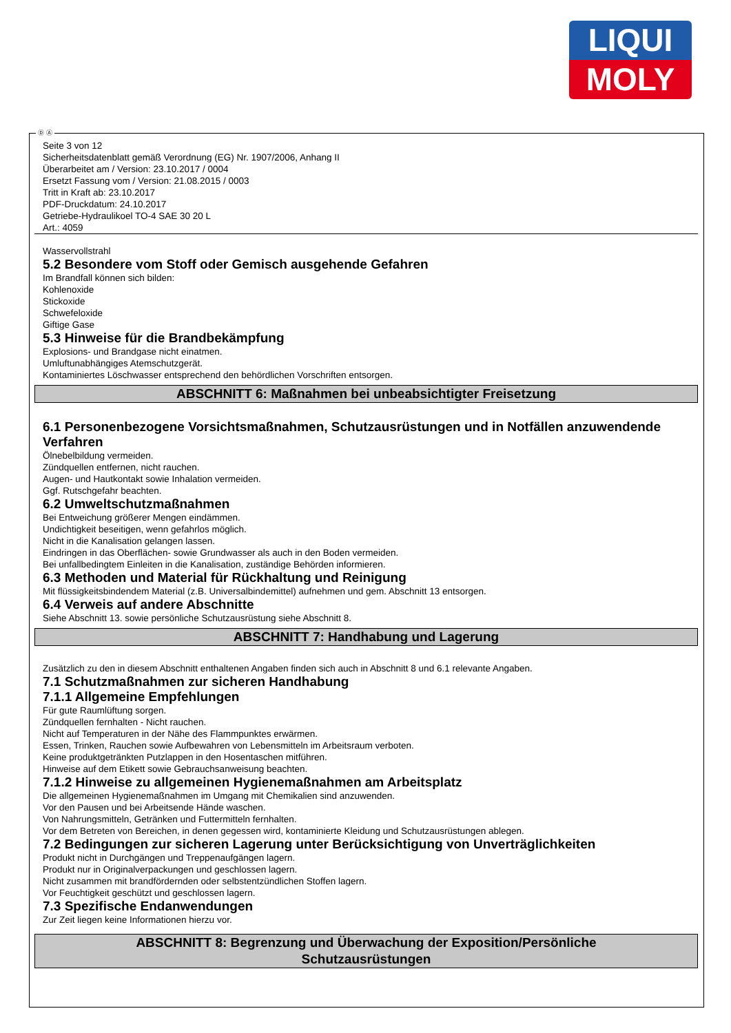LIQUI
MOLY
Ⓓ Ⓐ
Seite 3 von 12
Sicherheitsdatenblatt gemäß Verordnung (EG) Nr. 1907/2006, Anhang II
Überarbeitet am / Version: 23.10.2017 / 0004
Ersetzt Fassung vom / Version: 21.08.2015 / 0003
Tritt in Kraft ab: 23.10.2017
PDF-Druckdatum: 24.10.2017
Getriebe-Hydraulikoel TO-4 SAE 30 20 L
Art.: 4059
Wasservollstrahl
5.2 Besondere vom Stoff oder Gemisch ausgehende Gefahren
Im Brandfall können sich bilden:
Kohlenoxide
Stickoxide
Schwefeloxide
Giftige Gase
5.3 Hinweise für die Brandbekämpfung
Explosions- und Brandgase nicht einatmen.
Umluftunabhängiges Atemschutzgerät.
Kontaminiertes Löschwasser entsprechend den behördlichen Vorschriften entsorgen.
ABSCHNITT 6: Maßnahmen bei unbeabsichtigter Freisetzung
6.1 Personenbezogene Vorsichtsmaßnahmen, Schutzausrüstungen und in Notfällen anzuwendende Verfahren
Ölnebelbildung vermeiden.
Zündquellen entfernen, nicht rauchen.
Augen- und Hautkontakt sowie Inhalation vermeiden.
Ggf. Rutschgefahr beachten.
6.2 Umweltschutzmaßnahmen
Bei Entweichung größerer Mengen eindämmen.
Undichtigkeit beseitigen, wenn gefahrlos möglich.
Nicht in die Kanalisation gelangen lassen.
Eindringen in das Oberflächen- sowie Grundwasser als auch in den Boden vermeiden.
Bei unfallbedingtem Einleiten in die Kanalisation, zuständige Behörden informieren.
6.3 Methoden und Material für Rückhaltung und Reinigung
Mit flüssigkeitsbindendem Material (z.B. Universalbindemittel) aufnehmen und gem. Abschnitt 13 entsorgen.
6.4 Verweis auf andere Abschnitte
Siehe Abschnitt 13. sowie persönliche Schutzausrüstung siehe Abschnitt 8.
ABSCHNITT 7: Handhabung und Lagerung
Zusätzlich zu den in diesem Abschnitt enthaltenen Angaben finden sich auch in Abschnitt 8 und 6.1 relevante Angaben.
7.1 Schutzmaßnahmen zur sicheren Handhabung
7.1.1 Allgemeine Empfehlungen
Für gute Raumlüftung sorgen.
Zündquellen fernhalten - Nicht rauchen.
Nicht auf Temperaturen in der Nähe des Flammpunktes erwärmen.
Essen, Trinken, Rauchen sowie Aufbewahren von Lebensmitteln im Arbeitsraum verboten.
Keine produktgetränkten Putzlappen in den Hosentaschen mitführen.
Hinweise auf dem Etikett sowie Gebrauchsanweisung beachten.
7.1.2 Hinweise zu allgemeinen Hygienemaßnahmen am Arbeitsplatz
Die allgemeinen Hygienemaßnahmen im Umgang mit Chemikalien sind anzuwenden.
Vor den Pausen und bei Arbeitsende Hände waschen.
Von Nahrungsmitteln, Getränken und Futtermitteln fernhalten.
Vor dem Betreten von Bereichen, in denen gegessen wird, kontaminierte Kleidung und Schutzausrüstungen ablegen.
7.2 Bedingungen zur sicheren Lagerung unter Berücksichtigung von Unverträglichkeiten
Produkt nicht in Durchgängen und Treppenaufgängen lagern.
Produkt nur in Originalverpackungen und geschlossen lagern.
Nicht zusammen mit brandfördernden oder selbstentzündlichen Stoffen lagern.
Vor Feuchtigkeit geschützt und geschlossen lagern.
7.3 Spezifische Endanwendungen
Zur Zeit liegen keine Informationen hierzu vor.
ABSCHNITT 8: Begrenzung und Überwachung der Exposition/Persönliche
Schutzausrüstungen